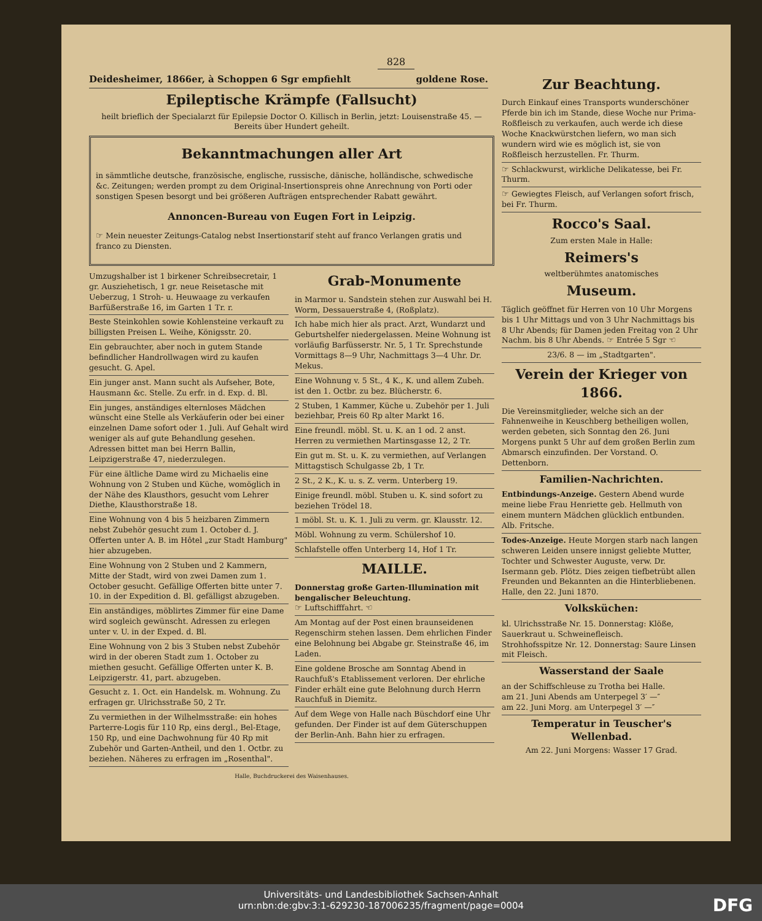828
Deidesheimer, 1866er, à Schoppen 6 Sgr empfiehlt goldene Rose.
Epileptische Krämpfe (Fallsucht)
heilt brieflich der Specialarzt für Epilepsie Doctor O. Killisch in Berlin, jetzt: Louisenstraße 45. — Bereits über Hundert geheilt.
Bekanntmachungen aller Art
in sämmtliche deutsche, französische, englische, russische, dänische, holländische, schwedische &c. Zeitungen; werden prompt zu dem Original-Insertionspreis ohne Anrechnung von Porti oder sonstigen Spesen besorgt und bei größeren Aufträgen entsprechender Rabatt gewährt.
Annoncen-Bureau von Eugen Fort in Leipzig.
☞ Mein neuester Zeitungs-Catalog nebst Insertionstarif steht auf franco Verlangen gratis und franco zu Diensten.
Umzugshalber ist 1 birkener Schreibsecretair, 1 gr. Ausziehetisch, 1 gr. neue Reisetasche mit Ueberzug, 1 Stroh- u. Heuwaage zu verkaufen Barfüßerstraße 16, im Garten 1 Tr. r.
Beste Steinkohlen sowie Kohlensteine verkauft zu billigsten Preisen L. Weihe, Königsstr. 20.
Ein gebrauchter, aber noch in gutem Stande befindlicher Handrollwagen wird zu kaufen gesucht. G. Apel.
Ein junger anst. Mann sucht als Aufseher, Bote, Hausmann &c. Stelle. Zu erfr. in d. Exp. d. Bl.
Ein junges, anständiges elternloses Mädchen wünscht eine Stelle als Verkäuferin oder bei einer einzelnen Dame sofort oder 1. Juli. Auf Gehalt wird weniger als auf gute Behandlung gesehen. Adressen bittet man bei Herrn Ballin, Leipzigerstraße 47, niederzulegen.
Für eine ältliche Dame wird zu Michaelis eine Wohnung von 2 Stuben und Küche, womöglich in der Nähe des Klausthors, gesucht vom Lehrer Diethe, Klausthorstraße 18.
Eine Wohnung von 4 bis 5 heizbaren Zimmern nebst Zubehör gesucht zum 1. October d. J. Offerten unter A. B. im Hôtel „zur Stadt Hamburg" hier abzugeben.
Eine Wohnung von 2 Stuben und 2 Kammern, Mitte der Stadt, wird von zwei Damen zum 1. October gesucht. Gefällige Offerten bitte unter 7. 10. in der Expedition d. Bl. gefälligst abzugeben.
Ein anständiges, möblirtes Zimmer für eine Dame wird sogleich gewünscht. Adressen zu erlegen unter v. U. in der Exped. d. Bl.
Eine Wohnung von 2 bis 3 Stuben nebst Zubehör wird in der oberen Stadt zum 1. October zu miethen gesucht. Gefällige Offerten unter K. B. Leipzigerstr. 41, part. abzugeben.
Gesucht z. 1. Oct. ein Handelsk. m. Wohnung. Zu erfragen gr. Ulrichsstraße 50, 2 Tr.
Zu vermiethen in der Wilhelmsstraße: ein hohes Parterre-Logis für 110 Rp, eins dergl., Bel-Etage, 150 Rp, und eine Dachwohnung für 40 Rp mit Zubehör und Garten-Antheil, und den 1. Octbr. zu beziehen. Näheres zu erfragen im „Rosenthal".
Grab-Monumente
in Marmor u. Sandstein stehen zur Auswahl bei H. Worm, Dessauerstraße 4, (Roßplatz).
Ich habe mich hier als pract. Arzt, Wundarzt und Geburtshelfer niedergelassen. Meine Wohnung ist vorläufig Barfüsserstr. Nr. 5, 1 Tr. Sprechstunde Vormittags 8—9 Uhr, Nachmittags 3—4 Uhr. Dr. Mekus.
Eine Wohnung v. 5 St., 4 K., K. und allem Zubeh. ist den 1. Octbr. zu bez. Blücherstr. 6.
2 Stuben, 1 Kammer, Küche u. Zubehör per 1. Juli beziehbar, Preis 60 Rp alter Markt 16.
Eine freundl. möbl. St. u. K. an 1 od. 2 anst. Herren zu vermiethen Martinsgasse 12, 2 Tr.
Ein gut m. St. u. K. zu vermiethen, auf Verlangen Mittagstisch Schulgasse 2b, 1 Tr.
2 St., 2 K., K. u. s. Z. verm. Unterberg 19.
Einige freundl. möbl. Stuben u. K. sind sofort zu beziehen Trödel 18.
1 möbl. St. u. K. 1. Juli zu verm. gr. Klausstr. 12.
Möbl. Wohnung zu verm. Schülershof 10.
Schlafstelle offen Unterberg 14, Hof 1 Tr.
MAILLE.
Donnerstag große Garten-Illumination mit bengalischer Beleuchtung.
☞ Luftschifffahrt. ☜
Am Montag auf der Post einen braunseidenen Regenschirm stehen lassen. Dem ehrlichen Finder eine Belohnung bei Abgabe gr. Steinstraße 46, im Laden.
Eine goldene Brosche am Sonntag Abend in Rauchfuß's Etablissement verloren. Der ehrliche Finder erhält eine gute Belohnung durch Herrn Rauchfuß in Diemitz.
Auf dem Wege von Halle nach Büschdorf eine Uhr gefunden. Der Finder ist auf dem Güterschuppen der Berlin-Anh. Bahn hier zu erfragen.
Halle, Buchdruckerei des Waisenhauses.
Zur Beachtung.
Durch Einkauf eines Transports wunderschöner Pferde bin ich im Stande, diese Woche nur Prima-Roßfleisch zu verkaufen, auch werde ich diese Woche Knackwürstchen liefern, wo man sich wundern wird wie es möglich ist, sie von Roßfleisch herzustellen. Fr. Thurm.
☞ Schlackwurst, wirkliche Delikatesse, bei Fr. Thurm.
☞ Gewiegtes Fleisch, auf Verlangen sofort frisch, bei Fr. Thurm.
Rocco's Saal.
Zum ersten Male in Halle:
Reimers's
weltberühmtes anatomisches
Museum.
Täglich geöffnet für Herren von 10 Uhr Morgens bis 1 Uhr Mittags und von 3 Uhr Nachmittags bis 8 Uhr Abends; für Damen jeden Freitag von 2 Uhr Nachm. bis 8 Uhr Abends. ☞ Entrée 5 Sgr ☜
23/6. 8 — im „Stadtgarten".
Verein der Krieger von 1866.
Die Vereinsmitglieder, welche sich an der Fahnenweihe in Keuschberg betheiligen wollen, werden gebeten, sich Sonntag den 26. Juni Morgens punkt 5 Uhr auf dem großen Berlin zum Abmarsch einzufinden. Der Vorstand. O. Dettenborn.
Familien-Nachrichten.
Entbindungs-Anzeige. Gestern Abend wurde meine liebe Frau Henriette geb. Hellmuth von einem muntern Mädchen glücklich entbunden. Alb. Fritsche.
Todes-Anzeige. Heute Morgen starb nach langen schweren Leiden unsere innigst geliebte Mutter, Tochter und Schwester Auguste, verw. Dr. Isermann geb. Plötz. Dies zeigen tiefbetrübt allen Freunden und Bekannten an die Hinterbliebenen. Halle, den 22. Juni 1870.
Volksküchen:
kl. Ulrichsstraße Nr. 15. Donnerstag: Klöße, Sauerkraut u. Schweinefleisch.
Strohhofsspitze Nr. 12. Donnerstag: Saure Linsen mit Fleisch.
Wasserstand der Saale
an der Schiffschleuse zu Trotha bei Halle.
am 21. Juni Abends am Unterpegel 3′ —″
am 22. Juni Morg. am Unterpegel 3′ —″
Temperatur in Teuscher's Wellenbad.
Am 22. Juni Morgens: Wasser 17 Grad.
Universitäts- und Landesbibliothek Sachsen-Anhalt
urn:nbn:de:gbv:3:1-629230-187006235/fragment/page=0004
DFG